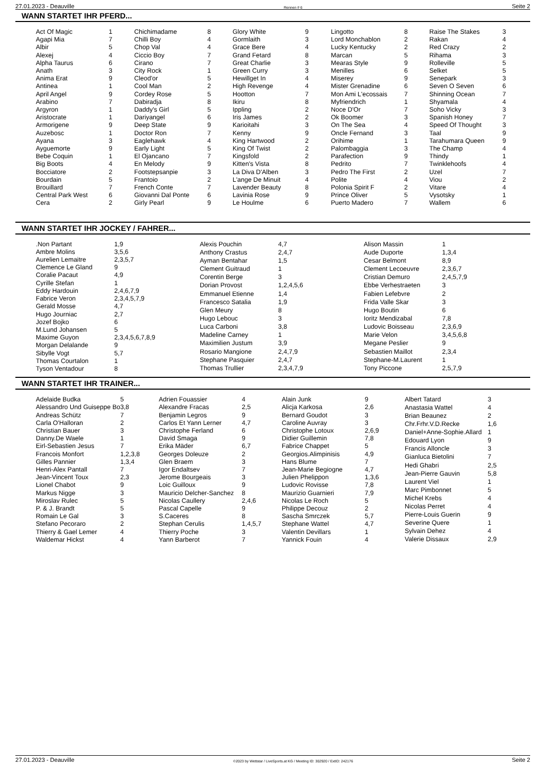27.01.2023 - Deauville Rennen # 6 Seite 2
WANN STARTET IHR PFERD...
| Act Of Magic | 1 |
| Agapi Mia | 7 |
| Albir | 5 |
| Alexej | 4 |
| Alpha Taurus | 6 |
| Anath | 3 |
| Anima Erat | 9 |
| Antinea | 1 |
| April Angel | 9 |
| Arabino | 7 |
| Argyron | 1 |
| Aristocrate | 1 |
| Armorigene | 9 |
| Auzebosc | 1 |
| Ayana | 3 |
| Ayguemorte | 9 |
| Bebe Coquin | 1 |
| Big Boots | 4 |
| Bocciatore | 2 |
| Bourdain | 5 |
| Brouillard | 7 |
| Central Park West | 6 |
| Cera | 2 |
| Chichimadame | 8 |
| Chilli Boy | 4 |
| Chop Val | 4 |
| Ciccio Boy | 7 |
| Cirano | 7 |
| City Rock | 1 |
| Cleod'or | 5 |
| Cool Man | 2 |
| Cordey Rose | 5 |
| Dabiradja | 8 |
| Daddy's Girl | 5 |
| Dariyangel | 6 |
| Deep State | 9 |
| Doctor Ron | 7 |
| Eaglehawk | 4 |
| Early Light | 5 |
| El Ojancano | 7 |
| En Melody | 9 |
| Footstepsanpie | 3 |
| Frantoio | 2 |
| French Conte | 7 |
| Giovanni Dal Ponte | 6 |
| Girly Pearl | 9 |
| Glory White | 9 |
| Gormlaith | 3 |
| Grace Bere | 4 |
| Grand Fetard | 8 |
| Great Charlie | 3 |
| Green Curry | 3 |
| Hewillget In | 4 |
| High Revenge | 4 |
| Hootton | 7 |
| Ikiru | 8 |
| Ippling | 2 |
| Iris James | 2 |
| Karioitahi | 3 |
| Kenny | 9 |
| King Hartwood | 2 |
| King Of Twist | 2 |
| Kingsfold | 2 |
| Kitten's Vista | 8 |
| La Diva D'Alben | 3 |
| L'ange De Minuit | 4 |
| Lavender Beauty | 8 |
| Lavinia Rose | 9 |
| Le Houlme | 6 |
| Lingotto | 8 |
| Lord Monchablon | 2 |
| Lucky Kentucky | 2 |
| Marcan | 5 |
| Mearas Style | 9 |
| Menilles | 6 |
| Miserey | 9 |
| Mister Grenadine | 6 |
| Mon Ami L'ecossais | 7 |
| Myfriendrich | 1 |
| Noce D'Or | 7 |
| Ok Boomer | 3 |
| On The Sea | 4 |
| Oncle Fernand | 3 |
| Orihime | 1 |
| Palombaggia | 3 |
| Parafection | 9 |
| Pedrito | 7 |
| Pedro The First | 2 |
| Polite | 4 |
| Polonia Spirit F | 2 |
| Prince Oliver | 5 |
| Puerto Madero | 7 |
| Raise The Stakes | 3 |
| Rakan | 4 |
| Red Crazy | 2 |
| Rihama | 3 |
| Rolleville | 5 |
| Selket | 5 |
| Senepark | 3 |
| Seven O Seven | 6 |
| Shinning Ocean | 7 |
| Shyamala | 4 |
| Soho Vicky | 3 |
| Spanish Honey | 7 |
| Speed Of Thought | 3 |
| Taal | 9 |
| Tarahumara Queen | 9 |
| The Champ | 4 |
| Thindy | 1 |
| Twinklehoofs | 4 |
| Uzel | 7 |
| Viou | 2 |
| Vitare | 4 |
| Vysotsky | 1 |
| Wallem | 6 |
WANN STARTET IHR JOCKEY / FAHRER...
| .Non Partant | 1,9 |
| Ambre Molins | 3,5,6 |
| Aurelien Lemaitre | 2,3,5,7 |
| Clemence Le Gland | 9 |
| Coralie Pacaut | 4,9 |
| Cyrille Stefan | 1 |
| Eddy Hardouin | 2,4,6,7,9 |
| Fabrice Veron | 2,3,4,5,7,9 |
| Gerald Mosse | 4,7 |
| Hugo Journiac | 2,7 |
| Jozef Bojko | 6 |
| M.Lund Johansen | 5 |
| Maxime Guyon | 2,3,4,5,6,7,8,9 |
| Morgan Delalande | 9 |
| Sibylle Vogt | 5,7 |
| Thomas Courtalon | 1 |
| Tyson Ventadour | 8 |
| Alexis Pouchin | 4,7 |
| Anthony Crastus | 2,4,7 |
| Ayman Bentahar | 1,5 |
| Clement Guitraud | 1 |
| Corentin Berge | 3 |
| Dorian Provost | 1,2,4,5,6 |
| Emmanuel Etienne | 1,4 |
| Francesco Satalia | 1,9 |
| Glen Meury | 8 |
| Hugo Lebouc | 3 |
| Luca Carboni | 3,8 |
| Madeline Carney | 1 |
| Maximilien Justum | 3,9 |
| Rosario Mangione | 2,4,7,9 |
| Stephane Pasquier | 2,4,7 |
| Thomas Trullier | 2,3,4,7,9 |
| Alison Massin | 1 |
| Aude Duporte | 1,3,4 |
| Cesar Belmont | 8,9 |
| Clement Lecoeuvre | 2,3,6,7 |
| Cristian Demuro | 2,4,5,7,9 |
| Ebbe Verhestraeten | 3 |
| Fabien Lefebvre | 2 |
| Frida Valle Skar | 3 |
| Hugo Boutin | 6 |
| Ioritz Mendizabal | 7,8 |
| Ludovic Boisseau | 2,3,6,9 |
| Marie Velon | 3,4,5,6,8 |
| Megane Peslier | 9 |
| Sebastien Maillot | 2,3,4 |
| Stephane-M.Laurent | 1 |
| Tony Piccone | 2,5,7,9 |
WANN STARTET IHR TRAINER...
| Adelaide Budka | 5 |
| Alessandro Und Guiseppe Bo | 3,8 |
| Andreas Schütz | 7 |
| Carla O'Halloran | 2 |
| Christian Bauer | 3 |
| Danny.De Waele | 1 |
| Eirl-Sebastien Jesus | 7 |
| Francois Monfort | 1,2,3,8 |
| Gilles Pannier | 1,3,4 |
| Henri-Alex Pantall | 7 |
| Jean-Vincent Toux | 2,3 |
| Lionel Chabot | 9 |
| Markus Nigge | 3 |
| Miroslav Rulec | 5 |
| P. & J. Brandt | 5 |
| Romain Le Gal | 3 |
| Stefano Pecoraro | 2 |
| Thierry & Gael Lemer | 4 |
| Waldemar Hickst | 4 |
| Adrien Fouassier | 4 |
| Alexandre Fracas | 2,5 |
| Benjamin Legros | 9 |
| Carlos Et Yann Lerner | 4,7 |
| Christophe Ferland | 6 |
| David Smaga | 9 |
| Erika Mäder | 6,7 |
| Georges Doleuze | 2 |
| Glen Braem | 3 |
| Igor Endaltsev | 7 |
| Jerome Bourgeais | 3 |
| Loic Guilloux | 9 |
| Mauricio Delcher-Sanchez | 8 |
| Nicolas Caullery | 2,4,6 |
| Pascal Capelle | 9 |
| S.Caceres | 8 |
| Stephan Cerulis | 1,4,5,7 |
| Thierry Poche | 3 |
| Yann Barberot | 7 |
| Alain Junk | 9 |
| Alicja Karkosa | 2,6 |
| Bernard Goudot | 3 |
| Caroline Auvray | 3 |
| Christophe Lotoux | 2,6,9 |
| Didier Guillemin | 7,8 |
| Fabrice Chappet | 5 |
| Georgios.Alimpinisis | 4,9 |
| Hans Blume | 7 |
| Jean-Marie Begiogne | 4,7 |
| Julien Phelippon | 1,3,6 |
| Ludovic Rovisse | 7,8 |
| Maurizio Guarnieri | 7,9 |
| Nicolas Le Roch | 5 |
| Philippe Decouz | 2 |
| Sascha Smrczek | 5,7 |
| Stephane Wattel | 4,7 |
| Valentin Devillars | 1 |
| Yannick Fouin | 4 |
| Albert Tatard | 3 |
| Anastasia Wattel | 4 |
| Brian Beaunez | 2 |
| Chr.Frhr.V.D.Recke | 1,6 |
| Daniel+Anne-Sophie.Allard | 1 |
| Edouard Lyon | 9 |
| Francis Alloncle | 3 |
| Gianluca Bietolini | 7 |
| Hedi Ghabri | 2,5 |
| Jean-Pierre Gauvin | 5,8 |
| Laurent Viel | 1 |
| Marc Pimbonnet | 5 |
| Michel Krebs | 4 |
| Nicolas Perret | 4 |
| Pierre-Louis Guerin | 9 |
| Severine Quere | 1 |
| Sylvain Dehez | 4 |
| Valerie Dissaux | 2,9 |
27.01.2023 - Deauville ©2023 by Wettstar / LiveSports.at KG / Meeting ID: 302920 / ExtID: 242176 Seite 2